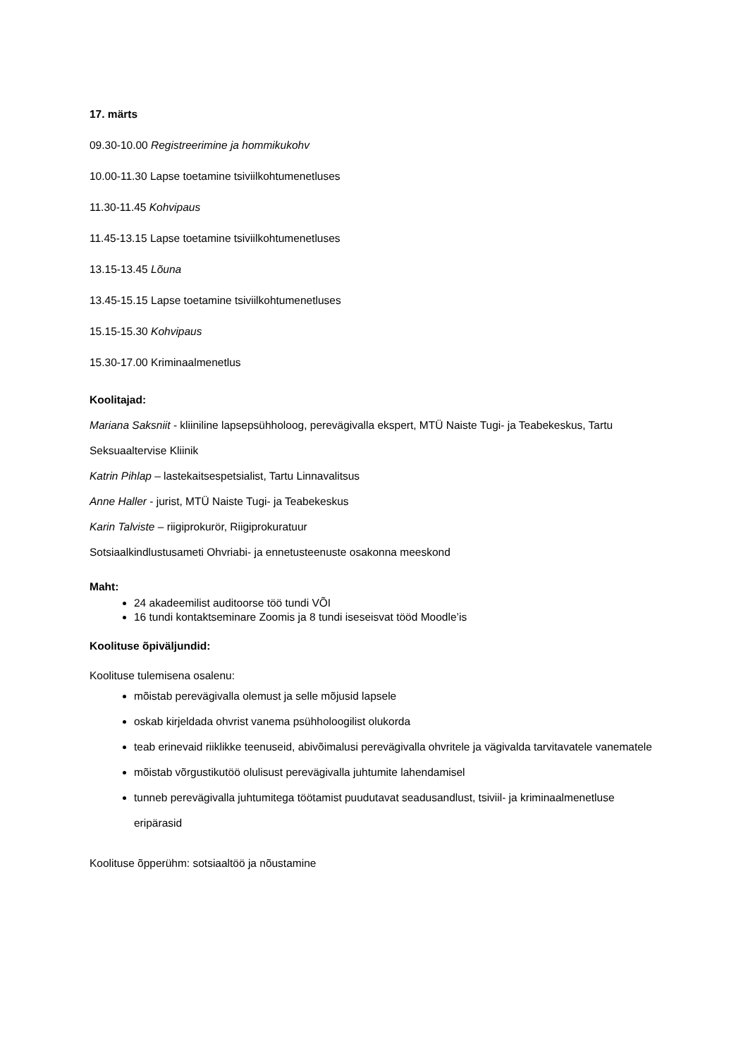17. märts
09.30-10.00 Registreerimine ja hommikukohv
10.00-11.30 Lapse toetamine tsiviilkohtumenetluses
11.30-11.45 Kohvipaus
11.45-13.15 Lapse toetamine tsiviilkohtumenetluses
13.15-13.45 Lõuna
13.45-15.15 Lapse toetamine tsiviilkohtumenetluses
15.15-15.30 Kohvipaus
15.30-17.00 Kriminaalmenetlus
Koolitajad:
Mariana Saksniit - kliiniline lapsepsühholoog, perevägivalla ekspert, MTÜ Naiste Tugi- ja Teabekeskus, Tartu Seksuaaltervise Kliinik
Katrin Pihlap – lastekaitsespetsialist, Tartu Linnavalitsus
Anne Haller - jurist, MTÜ Naiste Tugi- ja Teabekeskus
Karin Talviste – riigiprokurör, Riigiprokuratuur
Sotsiaalkindlustusameti Ohvriabi- ja ennetusteenuste osakonna meeskond
Maht:
24 akadeemilist auditoorse töö tundi VÕI
16 tundi kontaktseminare Zoomis ja 8 tundi iseseisvat tööd Moodle’is
Koolituse õpiväljundid:
Koolituse tulemisena osalenu:
mõistab perevägivalla olemust ja selle mõjusid lapsele
oskab kirjeldada ohvrist vanema psühholoogilist olukorda
teab erinevaid riiklikke teenuseid, abivõimalusi perevägivalla ohvritele ja vägivalda tarvitavatele vanematele
mõistab võrgustikutöö olulisust perevägivalla juhtumite lahendamisel
tunneb perevägivalla juhtumitega töötamist puudutavat seadusandlust, tsiviil- ja kriminaalmenetluse eripärasid
Koolituse õpperühm: sotsiaaltöö ja nõustamine